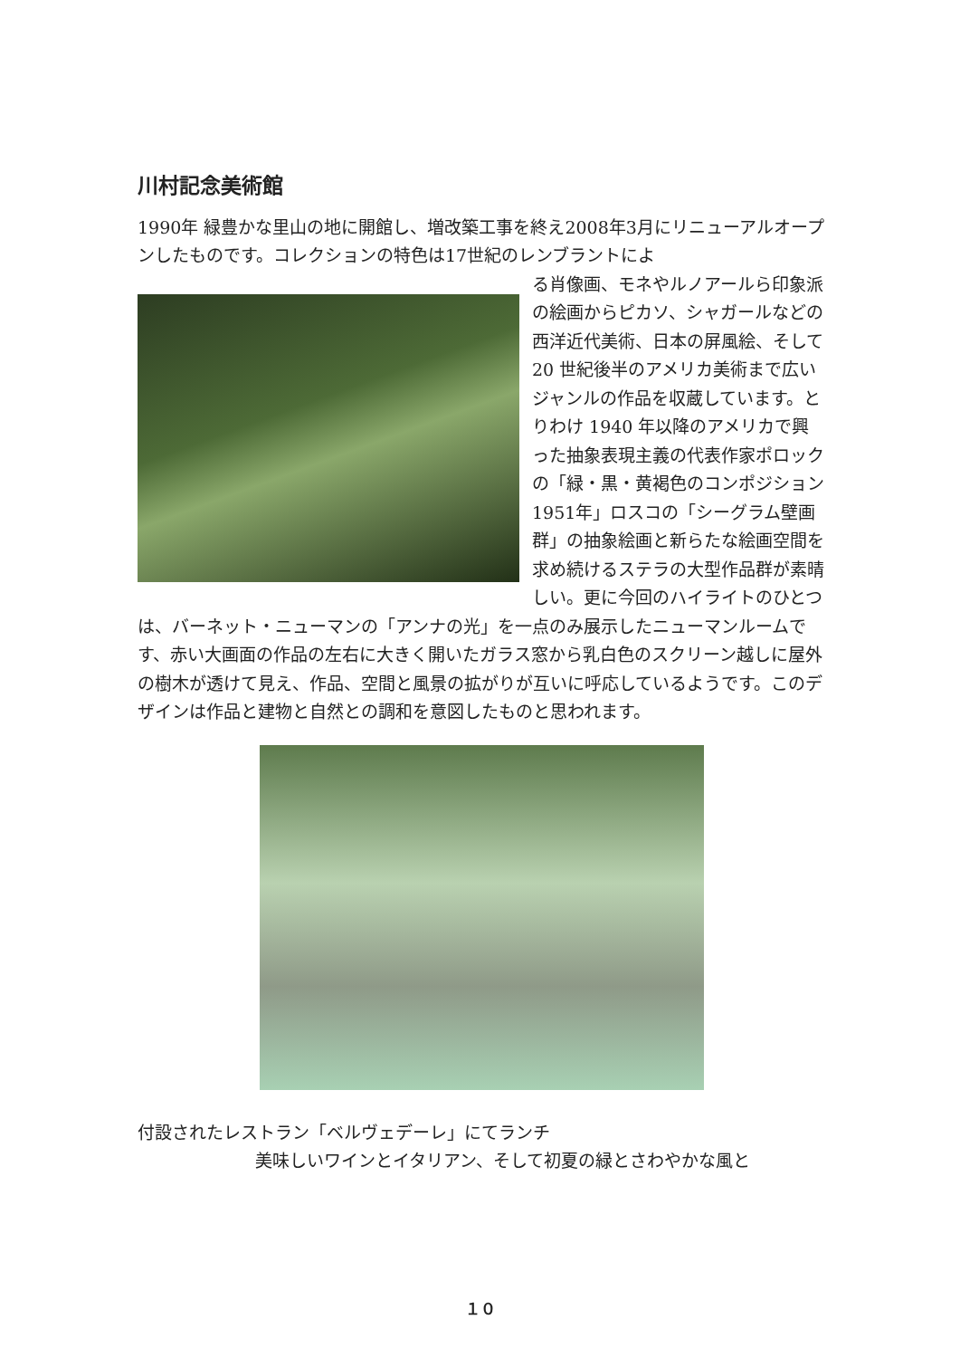川村記念美術館
1990年 緑豊かな里山の地に開館し、増改築工事を終え2008年3月にリニューアルオープンしたものです。コレクションの特色は17世紀のレンブラントによ
る肖像画、モネやルノアールら印象派の絵画からピカソ、シャガールなどの西洋近代美術、日本の屏風絵、そして 20 世紀後半のアメリカ美術まで広いジャンルの作品を収蔵しています。とりわけ 1940 年以降のアメリカで興った抽象表現主義の代表作家ポロックの「緑・黒・黄褐色のコンポジション 1951年」ロスコの「シーグラム壁画群」の抽象絵画と新らたな絵画空間を求め続けるステラの大型作品群が素晴しい。更に今回のハイライトのひとつは、バーネット・ニューマンの「アンナの光」を一点のみ展示したニューマンルームです、赤い大画面の作品の左右に大きく開いたガラス窓から乳白色のスクリーン越しに屋外の樹木が透けて見え、作品、空間と風景の拡がりが互いに呼応しているようです。このデザインは作品と建物と自然との調和を意図したものと思われます。
付設されたレストラン「ベルヴェデーレ」にてランチ
美味しいワインとイタリアン、そして初夏の緑とさわやかな風と
１０